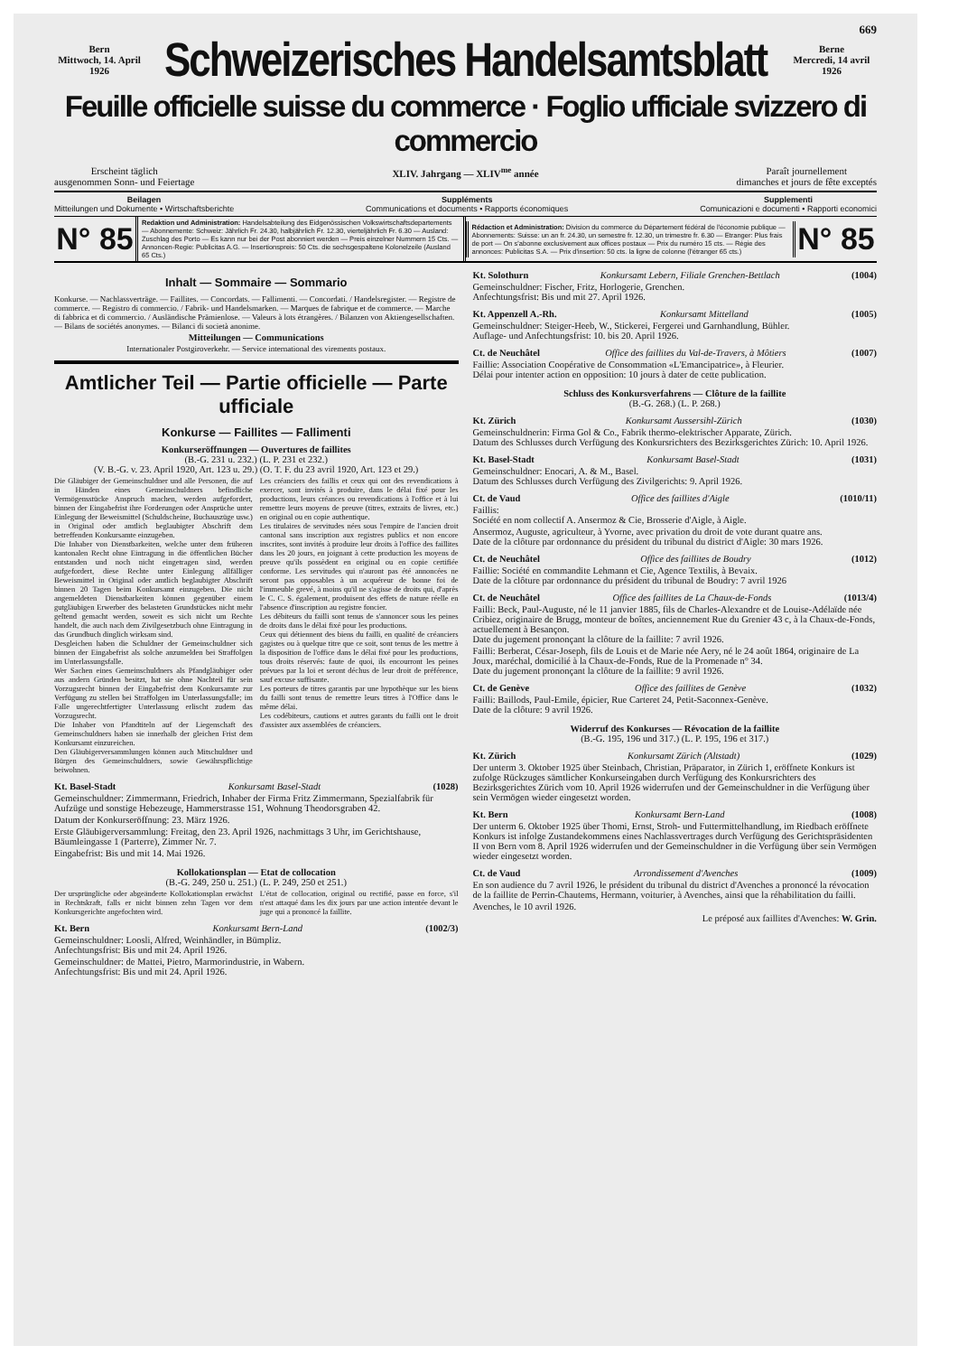669
Bern
Mittwoch, 14. April
1926
Schweizerisches Handelsamtsblatt
Berne
Mercredi, 14 avril
1926
Feuille officielle suisse du commerce · Foglio ufficiale svizzero di commercio
Erscheint täglich
ausgenommen Sonn- und Feiertage
XLIV. Jahrgang — XLIV<sup>me</sup> année Paraît journellement
dimanches et jours de fête exceptés
Beilagen
Mitteilungen und Dokumente • Wirtschaftsberichte
Suppléments
Communications et documents • Rapports économiques
Supplementi
Comunicazioni e documenti • Rapporti economici
N° 85
Redaktion und Administration: Handelsabteilung des Eidgenössischen Volkswirtschaftsdepartements — Abonnemente: Schweiz: Jährlich Fr. 24.30, halbjährlich Fr. 12.30, vierteljährlich Fr. 6.30 — Ausland: Zuschlag des Porto — Es kann nur bei der Post abonniert werden — Preis einzelner Nummern 15 Cts. — Annoncen-Regie: Publicitas A.G. — Insertionspreis: 50 Cts. die sechsgespaltene Kolonelzeile (Ausland 65 Cts.)
Rédaction et Administration: Division du commerce du Département fédéral de l'économie publique — Abonnements: Suisse: un an fr. 24.30, un semestre fr. 12.30, un trimestre fr. 6.30 — Etranger: Plus frais de port — On s'abonne exclusivement aux offices postaux — Prix du numéro 15 cts. — Régie des annonces: Publicitas S.A. — Prix d'insertion: 50 cts. la ligne de colonne (l'étranger 65 cts.)
N° 85
Inhalt — Sommaire — Sommario
Konkurse. — Nachlassverträge. — Faillites. — Concordats. — Fallimenti. — Concordati. / Handelsregister. — Registre de commerce. — Registro di commercio. / Fabrik- und Handelsmarken. — Marques de fabrique et de commerce. — Marche di fabbrica et di commercio. / Ausländische Prämienlose. — Valeurs à lots étrangères. / Bilanzen von Aktiengesellschaften. — Bilans de sociétés anonymes. — Bilanci di società anonime.
Mitteilungen — Communications
Internationaler Postgiroverkehr. — Service international des virements postaux.
Amtlicher Teil — Partie officielle — Parte ufficiale
Konkurse — Faillites — Fallimenti
Konkurseröffnungen — Ouvertures de faillites
(B.-G. 231 u. 232.) (L. P. 231 et 232.)
(V. B.-G. v. 23. April 1920, Art. 123 u. 29.) (O. T. F. du 23 avril 1920, Art. 123 et 29.)
Die Gläubiger der Gemeinschuldner und alle Personen, die auf in Händen eines Gemeinschuldners befindliche Vermögensstücke Anspruch machen, werden aufgefordert, binnen der Eingabefrist ihre Forderungen oder Ansprüche unter Einlegung der Beweismittel (Schuldscheine, Buchauszüge usw.) in Original oder amtlich beglaubigter Abschrift dem betreffenden Konkursamte einzugeben.
Die Inhaber von Dienstbarkeiten, welche unter dem früheren kantonalen Recht ohne Eintragung in die öffentlichen Bücher entstanden und noch nicht eingetragen sind, werden aufgefordert, diese Rechte unter Einlegung allfälliger Beweismittel in Original oder amtlich beglaubigter Abschrift binnen 20 Tagen beim Konkursamt einzugeben. Die nicht angemeldeten Dienstbarkeiten können gegenüber einem gutgläubigen Erwerber des belasteten Grundstückes nicht mehr geltend gemacht werden, soweit es sich nicht um Rechte handelt, die auch nach dem Zivilgesetzbuch ohne Eintragung in das Grundbuch dinglich wirksam sind.
Desgleichen haben die Schuldner der Gemeinschuldner sich binnen der Eingabefrist als solche anzumelden bei Straffolgen im Unterlassungsfalle.
Wer Sachen eines Gemeinschuldners als Pfandgläubiger oder aus andern Gründen besitzt, hat sie ohne Nachteil für sein Vorzugsrecht binnen der Eingabefrist dem Konkursamte zur Verfügung zu stellen bei Straffolgen im Unterlassungsfalle; im Falle ungerechtfertigter Unterlassung erlischt zudem das Vorzugsrecht.
Die Inhaber von Pfandtiteln auf der Liegenschaft des Gemeinschuldners haben sie innerhalb der gleichen Frist dem Konkursamt einzureichen.
Den Gläubigerversammlungen können auch Mitschuldner und Bürgen des Gemeinschuldners, sowie Gewährspflichtige beiwohnen.
Les créanciers des faillis et ceux qui ont des revendications à exercer, sont invités à produire, dans le délai fixé pour les productions, leurs créances ou revendications à l'office et à lui remettre leurs moyens de preuve (titres, extraits de livres, etc.) en original ou en copie authentique.
Les titulaires de servitudes nées sous l'empire de l'ancien droit cantonal sans inscription aux registres publics et non encore inscrites, sont invités à produire leur droits à l'office des faillites dans les 20 jours, en joignant à cette production les moyens de preuve qu'ils possèdent en original ou en copie certifiée conforme. Les servitudes qui n'auront pas été annoncées ne seront pas opposables à un acquéreur de bonne foi de l'immeuble grevé, à moins qu'il ne s'agisse de droits qui, d'après le C. C. S. également, produisent des effets de nature réelle en l'absence d'inscription au registre foncier.
Les débiteurs du failli sont tenus de s'annoncer sous les peines de droits dans le délai fixé pour les productions.
Ceux qui détiennent des biens du failli, en qualité de créanciers gagistes ou à quelque titre que ce soit, sont tenus de les mettre à la disposition de l'office dans le délai fixé pour les productions, tous droits réservés: faute de quoi, ils encourront les peines prévues par la loi et seront déchus de leur droit de préférence, sauf excuse suffisante.
Les porteurs de titres garantis par une hypothèque sur les biens du failli sont tenus de remettre leurs titres à l'Office dans le même délai.
Les codébiteurs, cautions et autres garants du failli ont le droit d'assister aux assemblées de créanciers.
Kt. Basel-Stadt Konkursamt Basel-Stadt (1028)
Gemeinschuldner: Zimmermann, Friedrich, Inhaber der Firma Fritz Zimmermann, Spezialfabrik für Aufzüge und sonstige Hebezeuge, Hammerstrasse 151, Wohnung Theodorsgraben 42.
Datum der Konkurseröffnung: 23. März 1926.
Erste Gläubigerversammlung: Freitag, den 23. April 1926, nachmittags 3 Uhr, im Gerichtshause, Bäumleingasse 1 (Parterre), Zimmer Nr. 7.
Eingabefrist: Bis und mit 14. Mai 1926.
Kollokationsplan — Etat de collocation
(B.-G. 249, 250 u. 251.) (L. P. 249, 250 et 251.)
Der ursprüngliche oder abgeänderte Kollokationsplan erwächst in Rechtskraft, falls er nicht binnen zehn Tagen vor dem Konkursgerichte angefochten wird.
L'état de collocation, original ou rectifié, passe en force, s'il n'est attaqué dans les dix jours par une action intentée devant le juge qui a prononcé la faillite.
Kt. Bern Konkursamt Bern-Land (1002/3)
Gemeinschuldner: Loosli, Alfred, Weinhändler, in Bümpliz.
Anfechtungsfrist: Bis und mit 24. April 1926.
Gemeinschuldner: de Mattei, Pietro, Marmorindustrie, in Wabern.
Anfechtungsfrist: Bis und mit 24. April 1926.
Kt. Solothurn Konkursamt Lebern, Filiale Grenchen-Bettlach (1004)
Gemeinschuldner: Fischer, Fritz, Horlogerie, Grenchen.
Anfechtungsfrist: Bis und mit 27. April 1926.
Kt. Appenzell A.-Rh. Konkursamt Mittelland (1005)
Gemeinschuldner: Steiger-Heeb, W., Stickerei, Fergerei und Garnhandlung, Bühler.
Auflage- und Anfechtungsfrist: 10. bis 20. April 1926.
Ct. de Neuchâtel Office des faillites du Val-de-Travers, à Môtiers (1007)
Faillie: Association Coopérative de Consommation «L'Emancipatrice», à Fleurier.
Délai pour intenter action en opposition: 10 jours à dater de cette publication.
Schluss des Konkursverfahrens — Clôture de la faillite
(B.-G. 268.) (L. P. 268.)
Kt. Zürich Konkursamt Aussersihl-Zürich (1030)
Gemeinschuldnerin: Firma Gol & Co., Fabrik thermo-elektrischer Apparate, Zürich.
Datum des Schlusses durch Verfügung des Konkursrichters des Bezirksgerichtes Zürich: 10. April 1926.
Kt. Basel-Stadt Konkursamt Basel-Stadt (1031)
Gemeinschuldner: Enocari, A. & M., Basel.
Datum des Schlusses durch Verfügung des Zivilgerichts: 9. April 1926.
Ct. de Vaud Office des faillites d'Aigle (1010/11)
Faillis:
Société en nom collectif A. Ansermoz & Cie, Brosserie d'Aigle, à Aigle.
Ansermoz, Auguste, agriculteur, à Yvorne, avec privation du droit de vote durant quatre ans.
Date de la clôture par ordonnance du président du tribunal du district d'Aigle: 30 mars 1926.
Ct. de Neuchâtel Office des faillites de Boudry (1012)
Faillie: Société en commandite Lehmann et Cie, Agence Textilis, à Bevaix.
Date de la clôture par ordonnance du président du tribunal de Boudry: 7 avril 1926
Ct. de Neuchâtel Office des faillites de La Chaux-de-Fonds (1013/4)
Failli: Beck, Paul-Auguste, né le 11 janvier 1885, fils de Charles-Alexandre et de Louise-Adélaïde née Cribiez, originaire de Brugg, monteur de boîtes, anciennement Rue du Grenier 43 c, à la Chaux-de-Fonds, actuellement à Besançon.
Date du jugement prononçant la clôture de la faillite: 7 avril 1926.
Failli: Berberat, César-Joseph, fils de Louis et de Marie née Aery, né le 24 août 1864, originaire de La Joux, maréchal, domicilié à la Chaux-de-Fonds, Rue de la Promenade n° 34.
Date du jugement prononçant la clôture de la faillite: 9 avril 1926.
Ct. de Genève Office des faillites de Genève (1032)
Failli: Baillods, Paul-Emile, épicier, Rue Carteret 24, Petit-Saconnex-Genève.
Date de la clôture: 9 avril 1926.
Widerruf des Konkurses — Révocation de la faillite
(B.-G. 195, 196 und 317.) (L. P. 195, 196 et 317.)
Kt. Zürich Konkursamt Zürich (Altstadt) (1029)
Der unterm 3. Oktober 1925 über Steinbach, Christian, Präparator, in Zürich 1, eröffnete Konkurs ist zufolge Rückzuges sämtlicher Konkurseingaben durch Verfügung des Konkursrichters des Bezirksgerichtes Zürich vom 10. April 1926 widerrufen und der Gemeinschuldner in die Verfügung über sein Vermögen wieder eingesetzt worden.
Kt. Bern Konkursamt Bern-Land (1008)
Der unterm 6. Oktober 1925 über Thomi, Ernst, Stroh- und Futtermittelhandlung, im Riedbach eröffnete Konkurs ist infolge Zustandekommens eines Nachlassvertrages durch Verfügung des Gerichtspräsidenten II von Bern vom 8. April 1926 widerrufen und der Gemeinschuldner in die Verfügung über sein Vermögen wieder eingesetzt worden.
Ct. de Vaud Arrondissement d'Avenches (1009)
En son audience du 7 avril 1926, le président du tribunal du district d'Avenches a prononcé la révocation de la faillite de Perrin-Chautems, Hermann, voiturier, à Avenches, ainsi que la réhabilitation du failli.
Avenches, le 10 avril 1926.
Le préposé aux faillites d'Avenches: W. Grin.